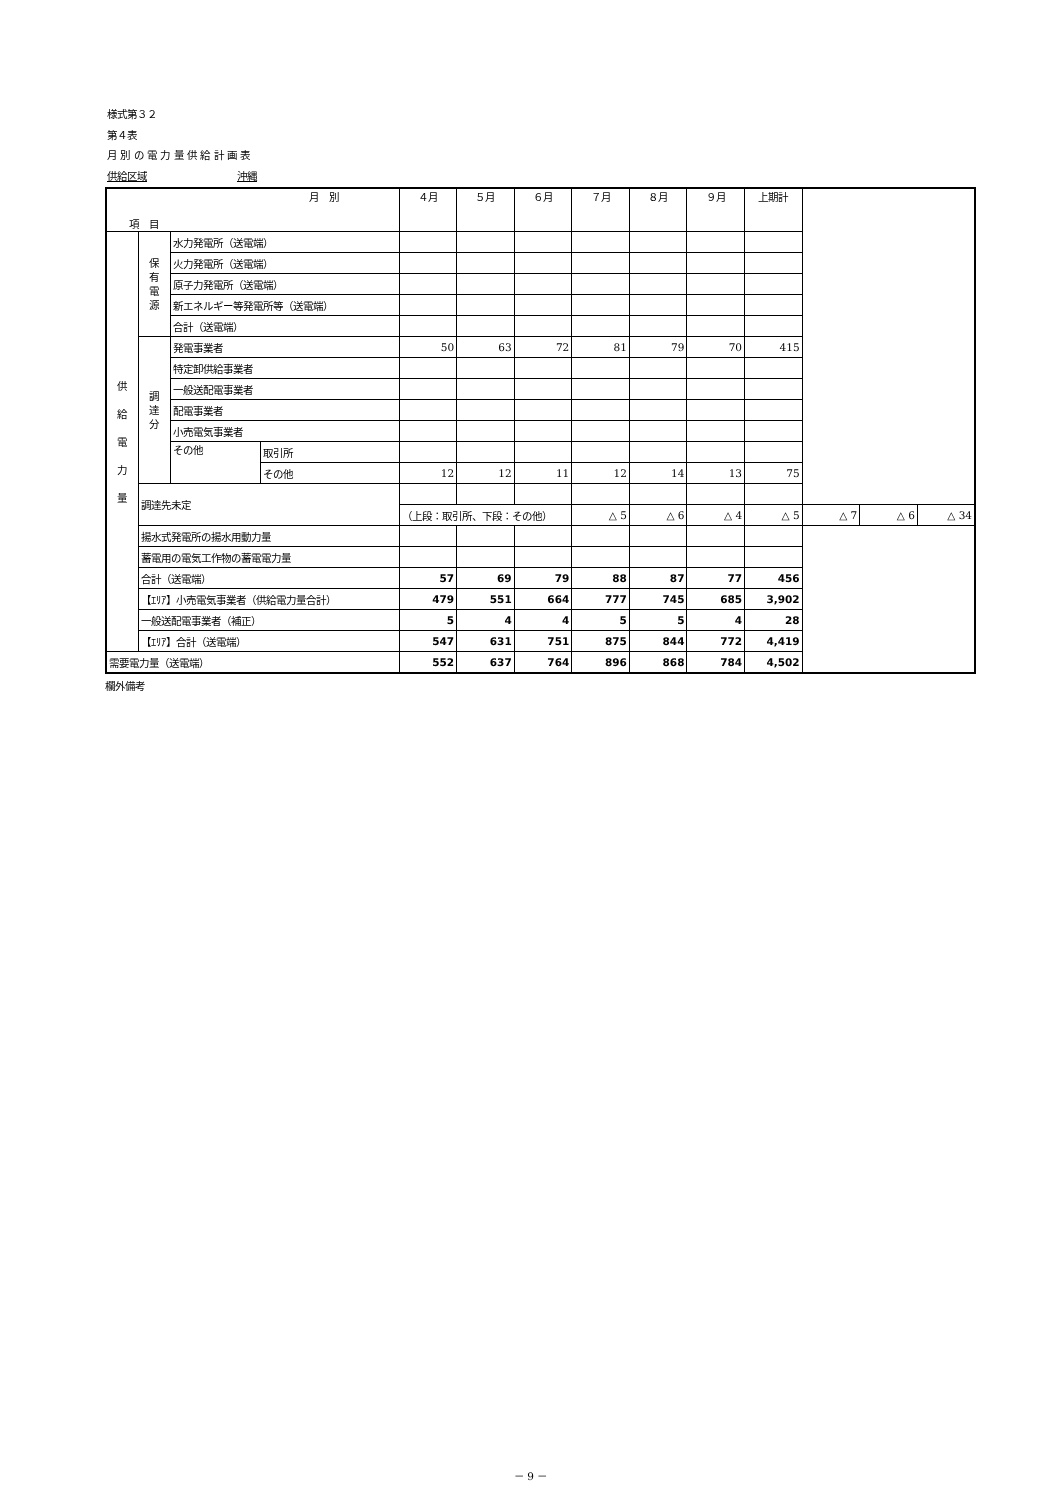様式第３２
第４表
月 別 の 電 力 量 供 給 計 画 表
供給区域　　　　　　　　　沖縄
| 月 別 項 目 | | | | ４月 | ５月 | ６月 | ７月 | ８月 | ９月 | 上期計 | | | |
| --- | --- | --- | --- | --- | --- | --- | --- | --- | --- | --- | --- | --- | --- |
| 供 給 電 力 量 | 保 有 電 源 | 水力発電所（送電端） | | | | | | | | | | | |
| | | 火力発電所（送電端） | | | | | | | | | | | |
| | | 原子力発電所（送電端） | | | | | | | | | | | |
| | | 新エネルギー等発電所等（送電端） | | | | | | | | | | | |
| | | 合計（送電端） | | | | | | | | | | | |
| | 調 達 分 | 発電事業者 | | 50 | 63 | 72 | 81 | 79 | 70 | 415 | | | |
| | | 特定卸供給事業者 | | | | | | | | | | | |
| | | 一般送配電事業者 | | | | | | | | | | | |
| | | 配電事業者 | | | | | | | | | | | |
| | | 小売電気事業者 | | | | | | | | | | | |
| | | その他 | 取引所 | | | | | | | | | | |
| | | | その他 | 12 | 12 | 11 | 12 | 14 | 13 | 75 | | | |
| | 調達先未定 | | | | | | | | | | | | |
| | | | | （上段：取引所、下段：その他） | | | △ 5 | △ 6 | △ 4 | △ 5 | △ 7 | △ 6 | △ 34 |
| | 揚水式発電所の揚水用動力量 | | | | | | | | | | | | |
| | 蓄電用の電気工作物の蓄電電力量 | | | | | | | | | | | | |
| | 合計（送電端） | | | 57 | 69 | 79 | 88 | 87 | 77 | 456 | | | |
| | 【ｴﾘｱ】小売電気事業者（供給電力量合計） | | | 479 | 551 | 664 | 777 | 745 | 685 | 3,902 | | | |
| | 一般送配電事業者（補正） | | | 5 | 4 | 4 | 5 | 5 | 4 | 28 | | | |
| | 【ｴﾘｱ】合計（送電端） | | | 547 | 631 | 751 | 875 | 844 | 772 | 4,419 | | | |
| 需要電力量（送電端） | | | | 552 | 637 | 764 | 896 | 868 | 784 | 4,502 | | | |
欄外備考
－ 9 －